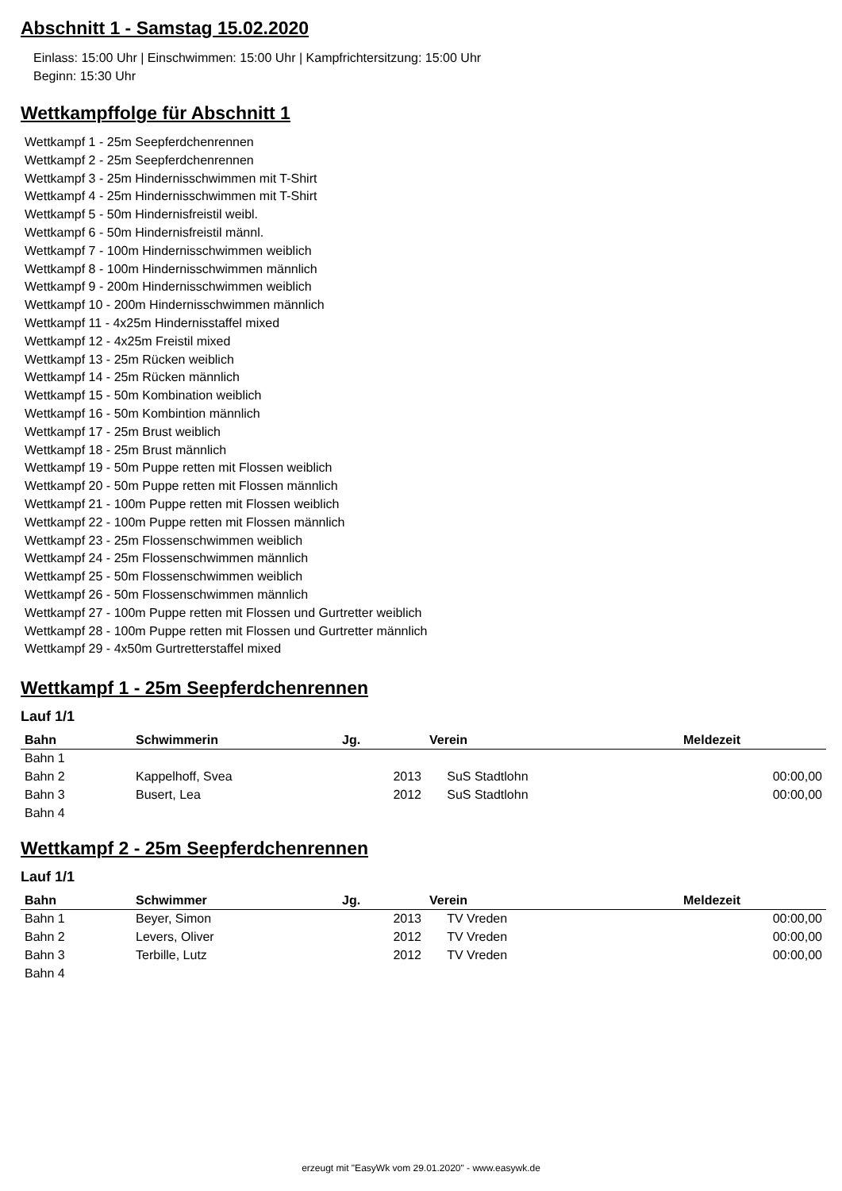Abschnitt 1 - Samstag 15.02.2020
Einlass: 15:00 Uhr | Einschwimmen: 15:00 Uhr | Kampfrichtersitzung: 15:00 Uhr
Beginn: 15:30 Uhr
Wettkampffolge für Abschnitt 1
Wettkampf 1 - 25m Seepferdchenrennen
Wettkampf 2 - 25m Seepferdchenrennen
Wettkampf 3 - 25m Hindernisschwimmen mit T-Shirt
Wettkampf 4 - 25m Hindernisschwimmen mit T-Shirt
Wettkampf 5 - 50m Hindernisfreistil weibl.
Wettkampf 6 - 50m Hindernisfreistil männl.
Wettkampf 7 - 100m Hindernisschwimmen weiblich
Wettkampf 8 - 100m Hindernisschwimmen männlich
Wettkampf 9 - 200m Hindernisschwimmen weiblich
Wettkampf 10 - 200m Hindernisschwimmen männlich
Wettkampf 11 - 4x25m Hindernisstaffel mixed
Wettkampf 12 - 4x25m Freistil mixed
Wettkampf 13 - 25m Rücken weiblich
Wettkampf 14 - 25m Rücken männlich
Wettkampf 15 - 50m Kombination weiblich
Wettkampf 16 - 50m Kombintion männlich
Wettkampf 17 - 25m Brust weiblich
Wettkampf 18 - 25m Brust männlich
Wettkampf 19 - 50m Puppe retten mit Flossen weiblich
Wettkampf 20 - 50m Puppe retten mit Flossen männlich
Wettkampf 21 - 100m Puppe retten mit Flossen weiblich
Wettkampf 22 - 100m Puppe retten mit Flossen männlich
Wettkampf 23 - 25m Flossenschwimmen weiblich
Wettkampf 24 - 25m Flossenschwimmen männlich
Wettkampf 25 - 50m Flossenschwimmen weiblich
Wettkampf 26 - 50m Flossenschwimmen männlich
Wettkampf 27 - 100m Puppe retten mit Flossen und Gurtretter weiblich
Wettkampf 28 - 100m Puppe retten mit Flossen und Gurtretter männlich
Wettkampf 29 - 4x50m Gurtretterstaffel mixed
Wettkampf 1 - 25m Seepferdchenrennen
Lauf 1/1
| Bahn | Schwimmerin | Jg. | Verein | Meldezeit |
| --- | --- | --- | --- | --- |
| Bahn 1 | | | | |
| Bahn 2 | Kappelhoff, Svea | 2013 | SuS Stadtlohn | 00:00,00 |
| Bahn 3 | Busert, Lea | 2012 | SuS Stadtlohn | 00:00,00 |
| Bahn 4 | | | | |
Wettkampf 2 - 25m Seepferdchenrennen
Lauf 1/1
| Bahn | Schwimmer | Jg. | Verein | Meldezeit |
| --- | --- | --- | --- | --- |
| Bahn 1 | Beyer, Simon | 2013 | TV Vreden | 00:00,00 |
| Bahn 2 | Levers, Oliver | 2012 | TV Vreden | 00:00,00 |
| Bahn 3 | Terbille, Lutz | 2012 | TV Vreden | 00:00,00 |
| Bahn 4 | | | | |
erzeugt mit "EasyWk vom 29.01.2020" - www.easywk.de